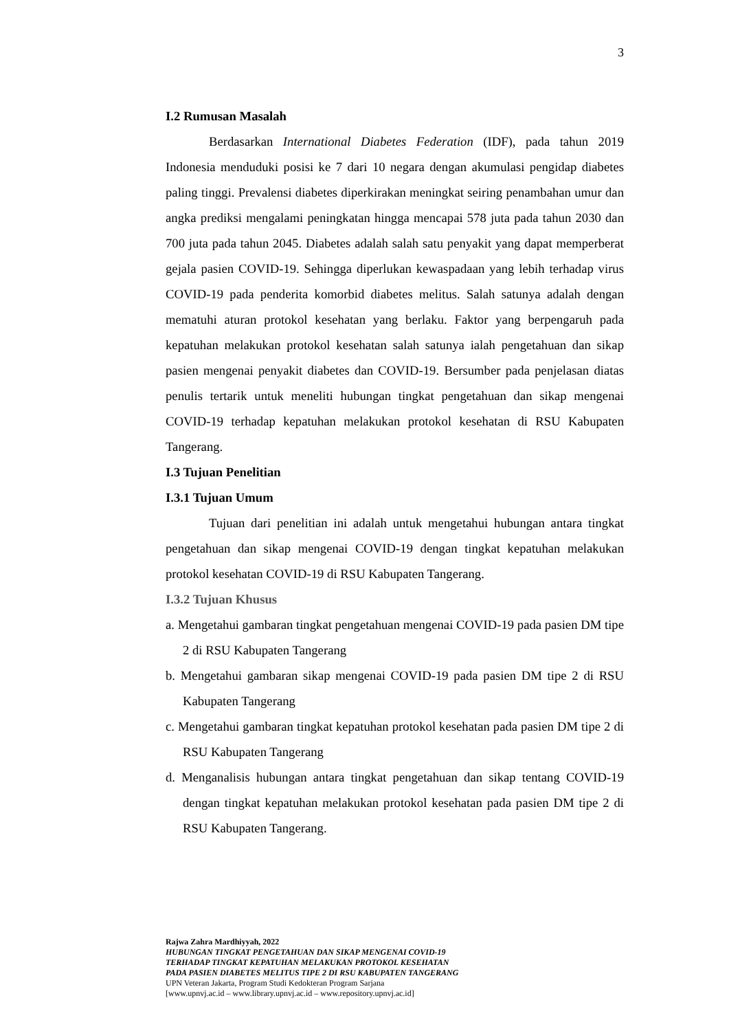3
I.2 Rumusan Masalah
Berdasarkan International Diabetes Federation (IDF), pada tahun 2019 Indonesia menduduki posisi ke 7 dari 10 negara dengan akumulasi pengidap diabetes paling tinggi. Prevalensi diabetes diperkirakan meningkat seiring penambahan umur dan angka prediksi mengalami peningkatan hingga mencapai 578 juta pada tahun 2030 dan 700 juta pada tahun 2045. Diabetes adalah salah satu penyakit yang dapat memperberat gejala pasien COVID-19. Sehingga diperlukan kewaspadaan yang lebih terhadap virus COVID-19 pada penderita komorbid diabetes melitus. Salah satunya adalah dengan mematuhi aturan protokol kesehatan yang berlaku. Faktor yang berpengaruh pada kepatuhan melakukan protokol kesehatan salah satunya ialah pengetahuan dan sikap pasien mengenai penyakit diabetes dan COVID-19. Bersumber pada penjelasan diatas penulis tertarik untuk meneliti hubungan tingkat pengetahuan dan sikap mengenai COVID-19 terhadap kepatuhan melakukan protokol kesehatan di RSU Kabupaten Tangerang.
I.3 Tujuan Penelitian
I.3.1 Tujuan Umum
Tujuan dari penelitian ini adalah untuk mengetahui hubungan antara tingkat pengetahuan dan sikap mengenai COVID-19 dengan tingkat kepatuhan melakukan protokol kesehatan COVID-19 di RSU Kabupaten Tangerang.
I.3.2 Tujuan Khusus
a. Mengetahui gambaran tingkat pengetahuan mengenai COVID-19 pada pasien DM tipe 2 di RSU Kabupaten Tangerang
b. Mengetahui gambaran sikap mengenai COVID-19 pada pasien DM tipe 2 di RSU Kabupaten Tangerang
c. Mengetahui gambaran tingkat kepatuhan protokol kesehatan pada pasien DM tipe 2 di RSU Kabupaten Tangerang
d. Menganalisis hubungan antara tingkat pengetahuan dan sikap tentang COVID-19 dengan tingkat kepatuhan melakukan protokol kesehatan pada pasien DM tipe 2 di RSU Kabupaten Tangerang.
Rajwa Zahra Mardhiyyah, 2022
HUBUNGAN TINGKAT PENGETAHUAN DAN SIKAP MENGENAI COVID-19
TERHADAP TINGKAT KEPATUHAN MELAKUKAN PROTOKOL KESEHATAN
PADA PASIEN DIABETES MELITUS TIPE 2 DI RSU KABUPATEN TANGERANG
UPN Veteran Jakarta, Program Studi Kedokteran Program Sarjana
[www.upnvj.ac.id – www.library.upnvj.ac.id – www.repository.upnvj.ac.id]